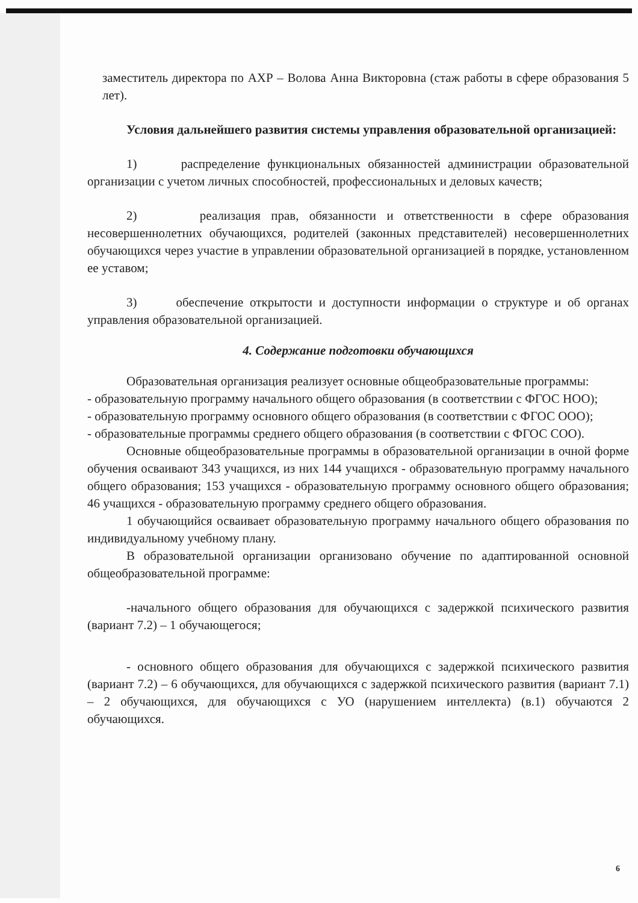заместитель директора по АХР – Волова Анна Викторовна (стаж работы в сфере образования 5 лет).
Условия дальнейшего развития системы управления образовательной организацией:
1) распределение функциональных обязанностей администрации образовательной организации с учетом личных способностей, профессиональных и деловых качеств;
2) реализация прав, обязанности и ответственности в сфере образования несовершеннолетних обучающихся, родителей (законных представителей) несовершеннолетних обучающихся через участие в управлении образовательной организацией в порядке, установленном ее уставом;
3) обеспечение открытости и доступности информации о структуре и об органах управления образовательной организацией.
4. Содержание подготовки обучающихся
Образовательная организация реализует основные общеобразовательные программы:
- образовательную программу начального общего образования (в соответствии с ФГОС НОО);
- образовательную программу основного общего образования (в соответствии с ФГОС ООО);
- образовательные программы среднего общего образования (в соответствии с ФГОС СОО).
Основные общеобразовательные программы в образовательной организации в очной форме обучения осваивают 343 учащихся, из них 144 учащихся - образовательную программу начального общего образования; 153 учащихся - образовательную программу основного общего образования; 46 учащихся - образовательную программу среднего общего образования.
1 обучающийся осваивает образовательную программу начального общего образования по индивидуальному учебному плану.
В образовательной организации организовано обучение по адаптированной основной общеобразовательной программе:
-начального общего образования для обучающихся с задержкой психического развития (вариант 7.2) – 1 обучающегося;
- основного общего образования для обучающихся с задержкой психического развития (вариант 7.2) – 6 обучающихся, для обучающихся с задержкой психического развития (вариант 7.1) – 2 обучающихся, для обучающихся с УО (нарушением интеллекта) (в.1) обучаются 2 обучающихся.
6